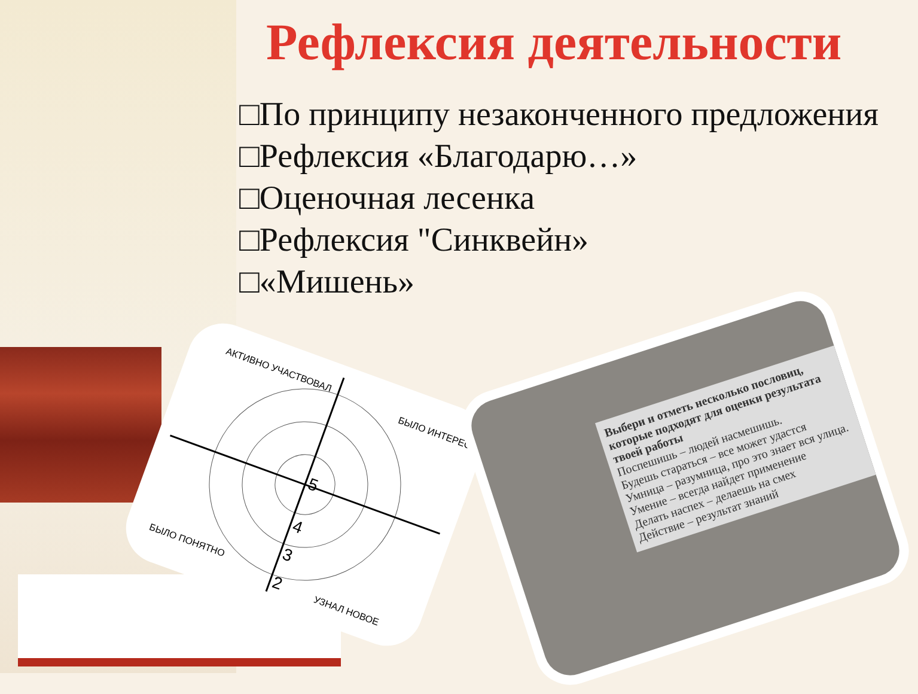Рефлексия деятельности
□По принципу незаконченного предложения
□Рефлексия «Благодарю…»
□Оценочная лесенка
□Рефлексия "Синквейн»
□«Мишень»
АКТИВНО УЧАСТВОВАЛ
БЫЛО ИНТЕРЕСНО
БЫЛО ПОНЯТНО
УЗНАЛ НОВОЕ
5
4
3
2
Выбери и отметь несколько пословиц, которые подходят для оценки результата твоей работы
Поспешишь – людей насмешишь.
Будешь стараться – все может удастся
Умница – разумница, про это знает вся улица.
Умение – всегда найдет применение
Делать наспех – делаешь на смех
Действие – результат знаний